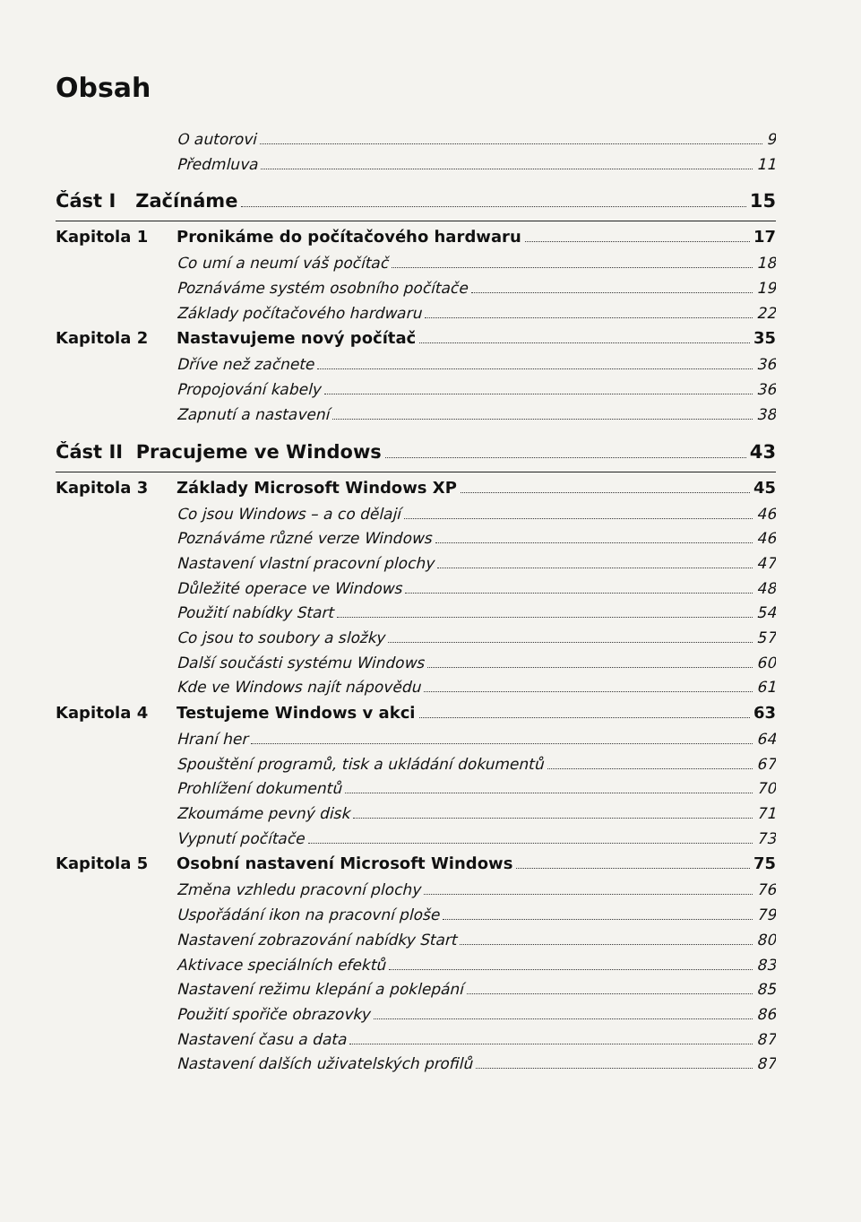Obsah
O autorovi 9
Předmluva 11
Část I Začínáme 15
Kapitola 1 Pronikáme do počítačového hardwaru 17
Co umí a neumí váš počítač 18
Poznáváme systém osobního počítače 19
Základy počítačového hardwaru 22
Kapitola 2 Nastavujeme nový počítač 35
Dříve než začnete 36
Propojování kabely 36
Zapnutí a nastavení 38
Část II Pracujeme ve Windows 43
Kapitola 3 Základy Microsoft Windows XP 45
Co jsou Windows – a co dělají 46
Poznáváme různé verze Windows 46
Nastavení vlastní pracovní plochy 47
Důležité operace ve Windows 48
Použití nabídky Start 54
Co jsou to soubory a složky 57
Další součásti systému Windows 60
Kde ve Windows najít nápovědu 61
Kapitola 4 Testujeme Windows v akci 63
Hraní her 64
Spouštění programů, tisk a ukládání dokumentů 67
Prohlížení dokumentů 70
Zkoumáme pevný disk 71
Vypnutí počítače 73
Kapitola 5 Osobní nastavení Microsoft Windows 75
Změna vzhledu pracovní plochy 76
Uspořádání ikon na pracovní ploše 79
Nastavení zobrazování nabídky Start 80
Aktivace speciálních efektů 83
Nastavení režimu klepání a poklepání 85
Použití spořiče obrazovky 86
Nastavení času a data 87
Nastavení dalších uživatelských profilů 87